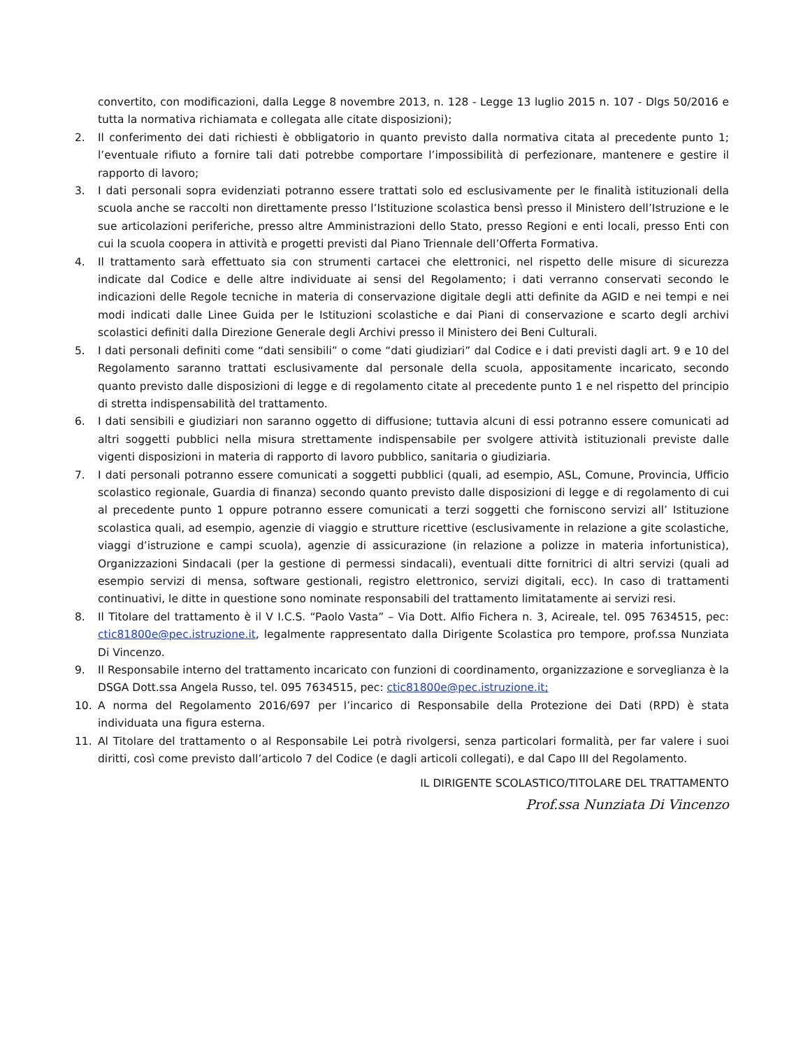convertito, con modificazioni, dalla Legge 8 novembre 2013, n. 128 - Legge 13 luglio 2015 n. 107 - Dlgs 50/2016 e tutta la normativa richiamata e collegata alle citate disposizioni);
2. Il conferimento dei dati richiesti è obbligatorio in quanto previsto dalla normativa citata al precedente punto 1; l’eventuale rifiuto a fornire tali dati potrebbe comportare l’impossibilità di perfezionare, mantenere e gestire il rapporto di lavoro;
3. I dati personali sopra evidenziati potranno essere trattati solo ed esclusivamente per le finalità istituzionali della scuola anche se raccolti non direttamente presso l’Istituzione scolastica bensì presso il Ministero dell’Istruzione e le sue articolazioni periferiche, presso altre Amministrazioni dello Stato, presso Regioni e enti locali, presso Enti con cui la scuola coopera in attività e progetti previsti dal Piano Triennale dell’Offerta Formativa.
4. Il trattamento sarà effettuato sia con strumenti cartacei che elettronici, nel rispetto delle misure di sicurezza indicate dal Codice e delle altre individuate ai sensi del Regolamento; i dati verranno conservati secondo le indicazioni delle Regole tecniche in materia di conservazione digitale degli atti definite da AGID e nei tempi e nei modi indicati dalle Linee Guida per le Istituzioni scolastiche e dai Piani di conservazione e scarto degli archivi scolastici definiti dalla Direzione Generale degli Archivi presso il Ministero dei Beni Culturali.
5. I dati personali definiti come “dati sensibili” o come “dati giudiziari” dal Codice e i dati previsti dagli art. 9 e 10 del Regolamento saranno trattati esclusivamente dal personale della scuola, appositamente incaricato, secondo quanto previsto dalle disposizioni di legge e di regolamento citate al precedente punto 1 e nel rispetto del principio di stretta indispensabilità del trattamento.
6. I dati sensibili e giudiziari non saranno oggetto di diffusione; tuttavia alcuni di essi potranno essere comunicati ad altri soggetti pubblici nella misura strettamente indispensabile per svolgere attività istituzionali previste dalle vigenti disposizioni in materia di rapporto di lavoro pubblico, sanitaria o giudiziaria.
7. I dati personali potranno essere comunicati a soggetti pubblici (quali, ad esempio, ASL, Comune, Provincia, Ufficio scolastico regionale, Guardia di finanza) secondo quanto previsto dalle disposizioni di legge e di regolamento di cui al precedente punto 1 oppure potranno essere comunicati a terzi soggetti che forniscono servizi all’ Istituzione scolastica quali, ad esempio, agenzie di viaggio e strutture ricettive (esclusivamente in relazione a gite scolastiche, viaggi d’istruzione e campi scuola), agenzie di assicurazione (in relazione a polizze in materia infortunistica), Organizzazioni Sindacali (per la gestione di permessi sindacali), eventuali ditte fornitrici di altri servizi (quali ad esempio servizi di mensa, software gestionali, registro elettronico, servizi digitali, ecc). In caso di trattamenti continuativi, le ditte in questione sono nominate responsabili del trattamento limitatamente ai servizi resi.
8. Il Titolare del trattamento è il V I.C.S. “Paolo Vasta” – Via Dott. Alfio Fichera n. 3, Acireale, tel. 095 7634515, pec: ctic81800e@pec.istruzione.it, legalmente rappresentato dalla Dirigente Scolastica pro tempore, prof.ssa Nunziata Di Vincenzo.
9. Il Responsabile interno del trattamento incaricato con funzioni di coordinamento, organizzazione e sorveglianza è la DSGA Dott.ssa Angela Russo, tel. 095 7634515, pec: ctic81800e@pec.istruzione.it;
10. A norma del Regolamento 2016/697 per l’incarico di Responsabile della Protezione dei Dati (RPD) è stata individuata una figura esterna.
11. Al Titolare del trattamento o al Responsabile Lei potrà rivolgersi, senza particolari formalità, per far valere i suoi diritti, così come previsto dall’articolo 7 del Codice (e dagli articoli collegati), e dal Capo III del Regolamento.
IL DIRIGENTE SCOLASTICO/TITOLARE DEL TRATTAMENTO
Prof.ssa Nunziata Di Vincenzo